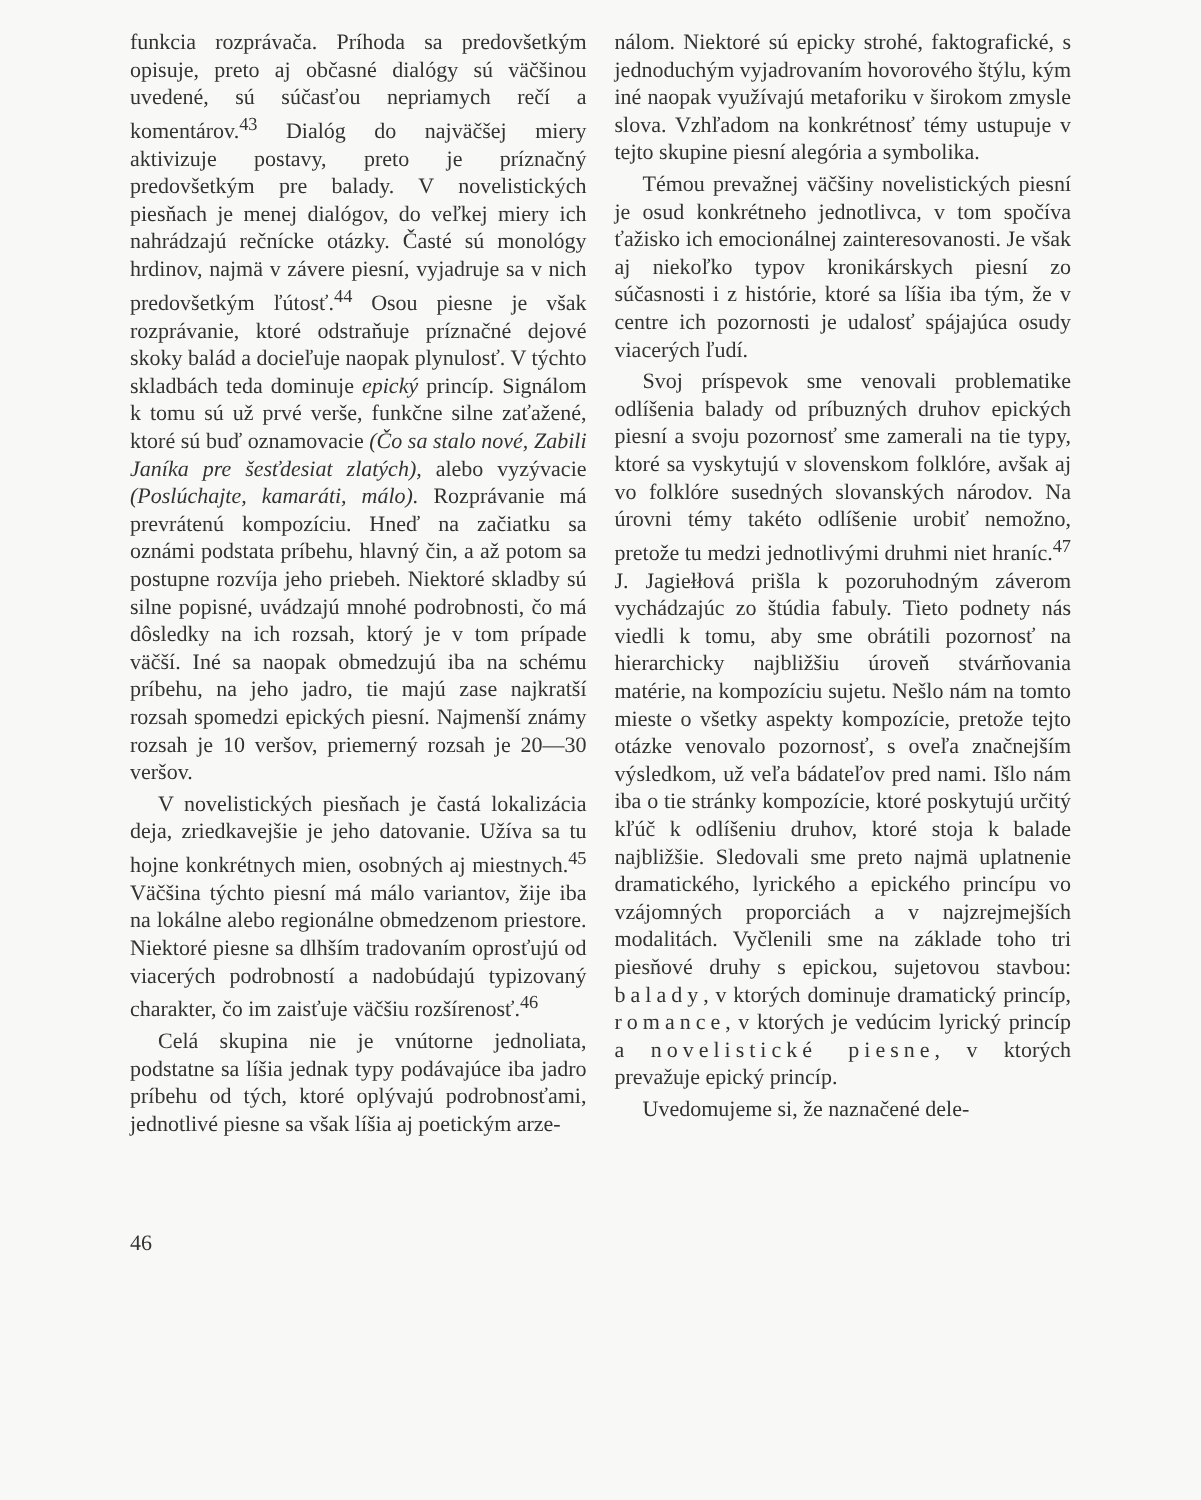funkcia rozprávača. Príhoda sa predovšetkým opisuje, preto aj občasné dialógy sú väčšinou uvedené, sú súčasťou nepriamych rečí a komentárov.<sup>43</sup> Dialóg do najväčšej miery aktivizuje postavy, preto je príznačný predovšetkým pre balady. V novelistických piesňach je menej dialógov, do veľkej miery ich nahrádzajú rečnícke otázky. Časté sú monológy hrdinov, najmä v závere piesní, vyjadruje sa v nich predovšetkým ľútosť.<sup>44</sup> Osou piesne je však rozprávanie, ktoré odstraňuje príznačné dejové skoky balád a dociеľuje naopak plynulosť. V týchto skladbách teda dominuje epický princíp. Signálom k tomu sú už prvé verše, funkčne silne zaťažené, ktoré sú buď oznamovacie (Čo sa stalo nové, Zabili Janíka pre šesťdesiat zlatých), alebo vyzývacie (Poslúchajte, kamaráti, málo). Rozprávanie má prevrátenú kompozíciu. Hneď na začiatku sa oznámi podstata príbehu, hlavný čin, a až potom sa postupne rozvíja jeho priebeh. Niektoré skladby sú silne popisné, uvádzajú mnohé podrobnosti, čo má dôsledky na ich rozsah, ktorý je v tom prípade väčší. Iné sa naopak obmedzujú iba na schému príbehu, na jeho jadro, tie majú zase najkratší rozsah spomedzi epických piesní. Najmenší známy rozsah je 10 veršov, priemerný rozsah je 20—30 veršov.
V novelistických piesňach je častá lokalizácia deja, zriedkavejšie je jeho datovanie. Užíva sa tu hojne konkrétnych mien, osobných aj miestnych.<sup>45</sup> Väčšina týchto piesní má málo variantov, žije iba na lokálne alebo regionálne obmedzenom priestore. Niektoré piesne sa dlhším tradovaním oprosťujú od viacerých podrobností a nadobúdajú typizovaný charakter, čo im zaisťuje väčšiu rozšírenosť.<sup>46</sup>
Celá skupina nie je vnútorne jednoliata, podstatne sa líšia jednak typy podávajúce iba jadro príbehu od tých, ktoré oplývajú podrobnosťami, jednotlivé piesne sa však líšia aj poetickým arze-
nálom. Niektoré sú epicky strohé, faktografické, s jednoduchým vyjadrovaním hovorového štýlu, kým iné naopak využívajú metaforiku v širokom zmysle slova. Vzhľadom na konkrétnosť témy ustupuje v tejto skupine piesní alegória a symbolika.
Témou prevažnej väčšiny novelistických piesní je osud konkrétneho jednotlivca, v tom spočíva ťažisko ich emocionálnej zainteresovanosti. Je však aj niekoľko typov kronikárskych piesní zo súčasnosti i z histórie, ktoré sa líšia iba tým, že v centre ich pozornosti je udalosť spájajúca osudy viacerých ľudí.
Svoj príspevok sme venovali problematike odlíšenia balady od príbuzných druhov epických piesní a svoju pozornosť sme zamerali na tie typy, ktoré sa vyskytujú v slovenskom folklóre, avšak aj vo folklóre susedných slovanských národov. Na úrovni témy takéto odlíšenie urobiť nemožno, pretože tu medzi jednotlivými druhmi niet hraníc.<sup>47</sup> J. Jagiełłová prišla k pozoruhodným záverom vychádzajúc zo štúdia fabuly. Tieto podnety nás viedli k tomu, aby sme obrátili pozornosť na hierarchicky najbližšiu úroveň stvárňovania matérie, na kompozíciu sujetu. Nešlo nám na tomto mieste o všetky aspekty kompozície, pretože tejto otázke venovalo pozornosť, s oveľa značnejším výsledkom, už veľa bádateľov pred nami. Išlo nám iba o tie stránky kompozície, ktoré poskytujú určitý kľúč k odlíšeniu druhov, ktoré stoja k balade najbližšie. Sledovali sme preto najmä uplatnenie dramatického, lyrického a epického princípu vo vzájomných proporciách a v najzrejmejších modalitách. Vyčlenili sme na základe toho tri piesňové druhy s epickou, sujetovou stavbou: balady, v ktorých dominuje dramatický princíp, romance, v ktorých je vedúcim lyrický princíp a novelistické piesne, v ktorých prevažuje epický princíp.
Uvedomujeme si, že naznačené dele-
46